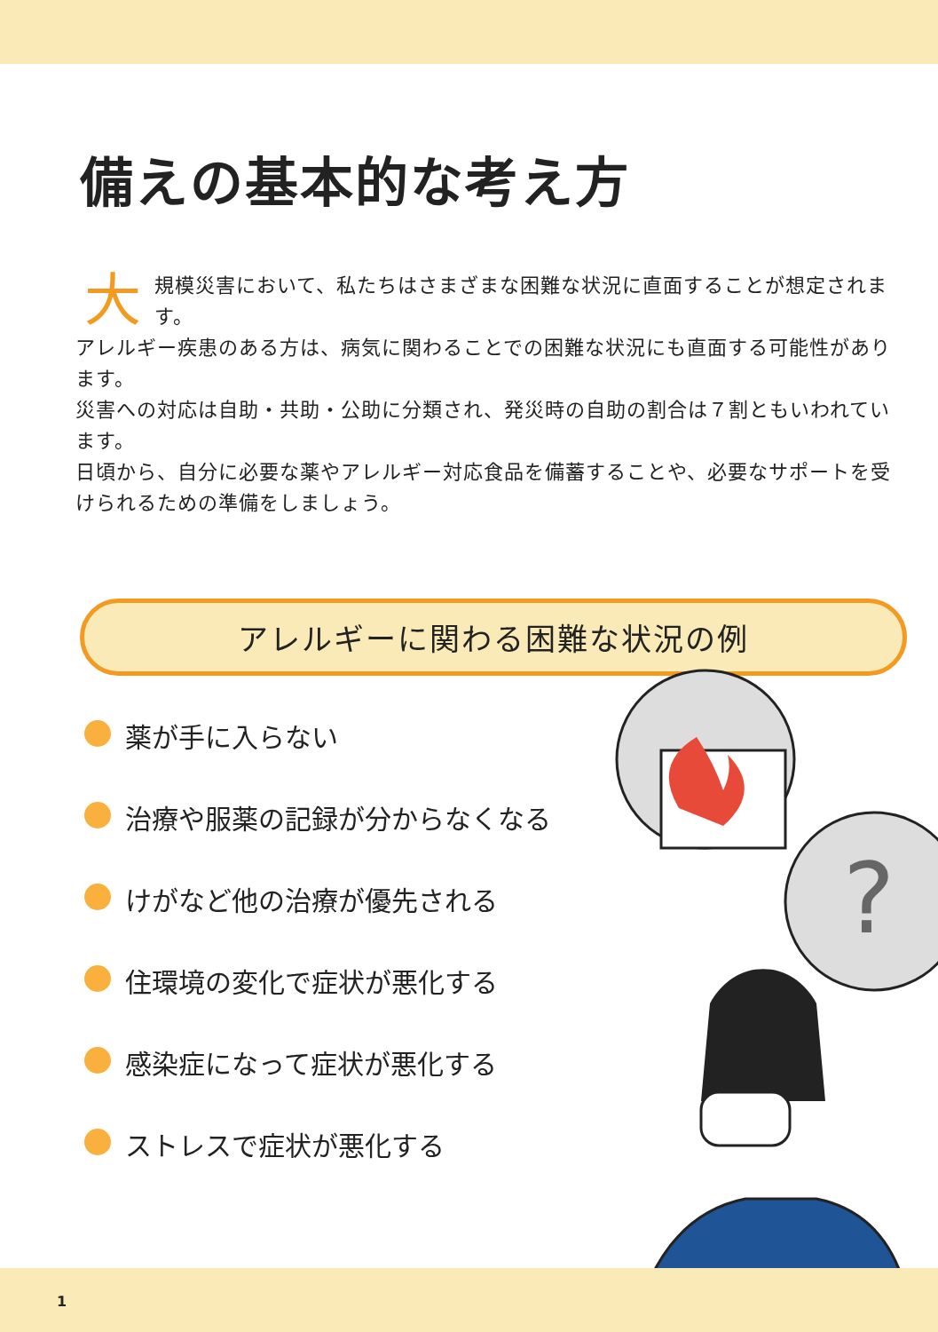備えの基本的な考え方
大規模災害において、私たちはさまざまな困難な状況に直面することが想定されます。
アレルギー疾患のある方は、病気に関わることでの困難な状況にも直面する可能性があります。
災害への対応は自助・共助・公助に分類され、発災時の自助の割合は７割ともいわれています。
日頃から、自分に必要な薬やアレルギー対応食品を備蓄することや、必要なサポートを受けられるための準備をしましょう。
アレルギーに関わる困難な状況の例
薬が手に入らない
治療や服薬の記録が分からなくなる
けがなど他の治療が優先される
住環境の変化で症状が悪化する
感染症になって症状が悪化する
ストレスで症状が悪化する
?
1